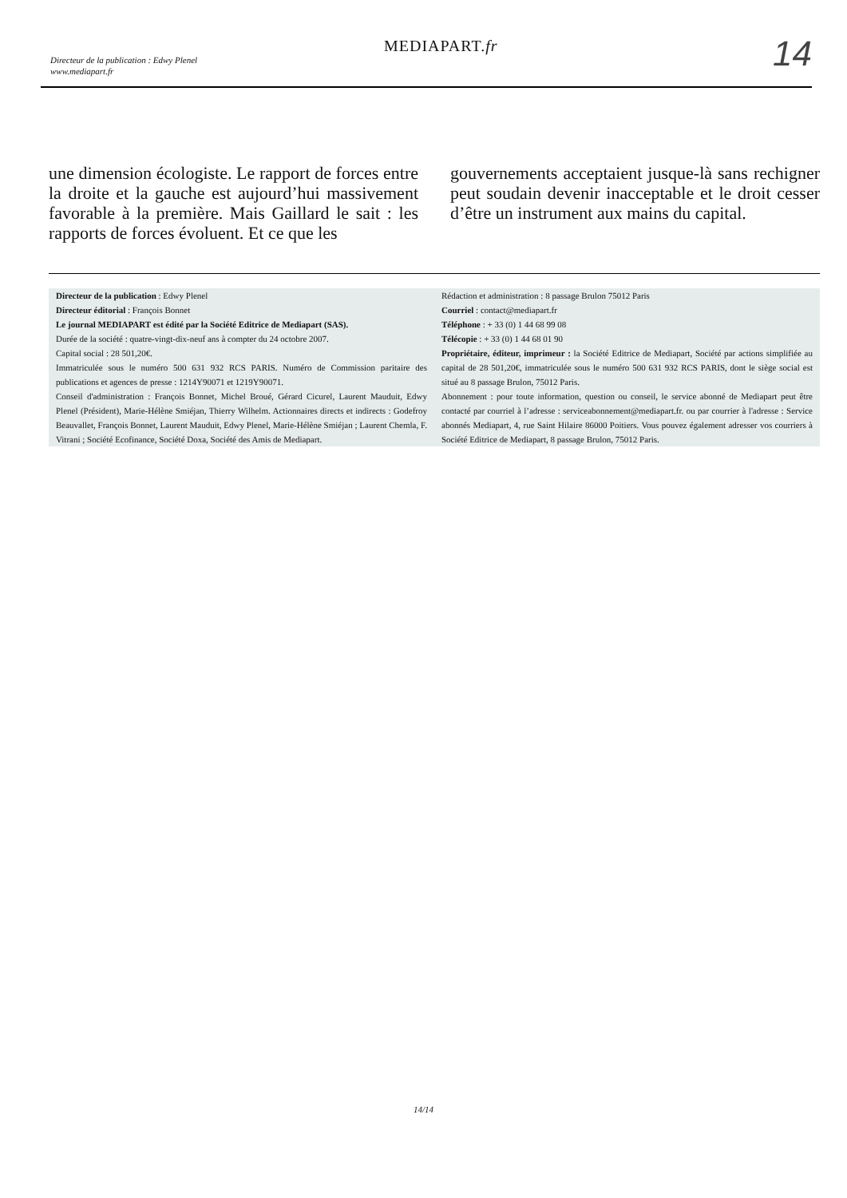Directeur de la publication : Edwy Plenel
www.mediapart.fr
MEDIAPART.fr 14
une dimension écologiste. Le rapport de forces entre la droite et la gauche est aujourd’hui massivement favorable à la première. Mais Gaillard le sait : les rapports de forces évoluent. Et ce que les
gouvernements acceptaient jusque-là sans rechigner peut soudain devenir inacceptable et le droit cesser d’être un instrument aux mains du capital.
Directeur de la publication : Edwy Plenel
Directeur éditorial : François Bonnet
Le journal MEDIAPART est édité par la Société Editrice de Mediapart (SAS).
Durée de la société : quatre-vingt-dix-neuf ans à compter du 24 octobre 2007.
Capital social : 28 501,20€.
Immatriculée sous le numéro 500 631 932 RCS PARIS. Numéro de Commission paritaire des publications et agences de presse : 1214Y90071 et 1219Y90071.
Conseil d'administration : François Bonnet, Michel Broué, Gérard Cicurel, Laurent Mauduit, Edwy Plenel (Président), Marie-Hélène Smiéjan, Thierry Wilhelm. Actionnaires directs et indirects : Godefroy Beauvallet, François Bonnet, Laurent Mauduit, Edwy Plenel, Marie-Hélène Smiéjan ; Laurent Chemla, F. Vitrani ; Société Ecofinance, Société Doxa, Société des Amis de Mediapart.
Rédaction et administration : 8 passage Brulon 75012 Paris
Courriel : contact@mediapart.fr
Téléphone : + 33 (0) 1 44 68 99 08
Télécopie : + 33 (0) 1 44 68 01 90
Propriétaire, éditeur, imprimeur : la Société Editrice de Mediapart, Société par actions simplifiée au capital de 28 501,20€, immatriculée sous le numéro 500 631 932 RCS PARIS, dont le siège social est situé au 8 passage Brulon, 75012 Paris.
Abonnement : pour toute information, question ou conseil, le service abonné de Mediapart peut être contacté par courriel à l’adresse : serviceabonnement@mediapart.fr. ou par courrier à l'adresse : Service abonnés Mediapart, 4, rue Saint Hilaire 86000 Poitiers. Vous pouvez également adresser vos courriers à Société Editrice de Mediapart, 8 passage Brulon, 75012 Paris.
14/14